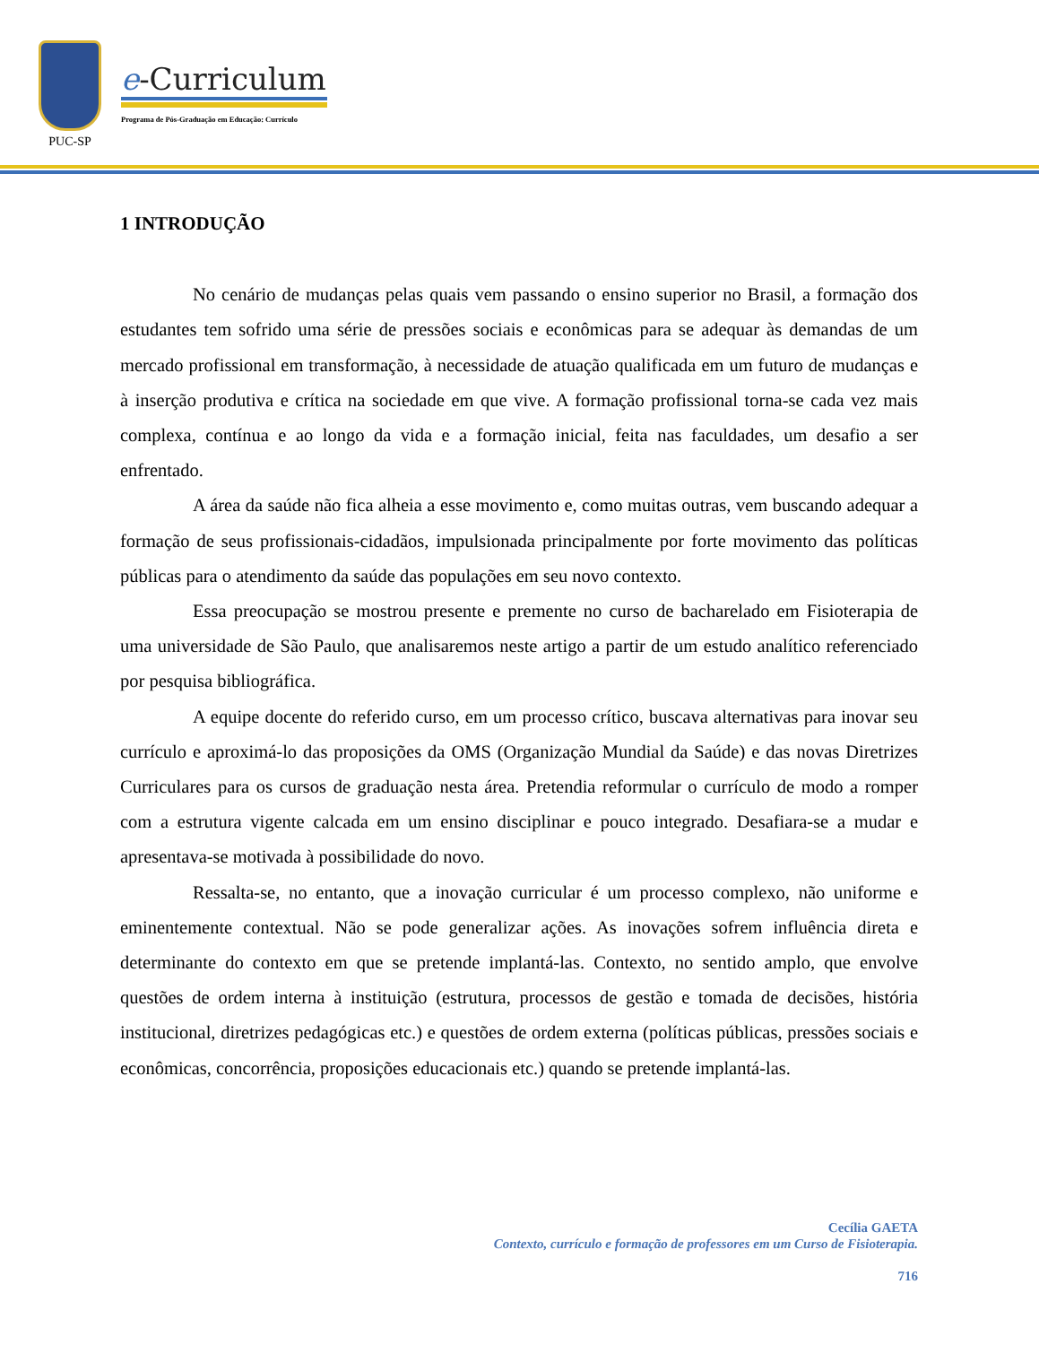PUC-SP
e-Curriculum
Programa de Pós-Graduação em Educação: Currículo
1 INTRODUÇÃO
No cenário de mudanças pelas quais vem passando o ensino superior no Brasil, a formação dos estudantes tem sofrido uma série de pressões sociais e econômicas para se adequar às demandas de um mercado profissional em transformação, à necessidade de atuação qualificada em um futuro de mudanças e à inserção produtiva e crítica na sociedade em que vive. A formação profissional torna-se cada vez mais complexa, contínua e ao longo da vida e a formação inicial, feita nas faculdades, um desafio a ser enfrentado.
A área da saúde não fica alheia a esse movimento e, como muitas outras, vem buscando adequar a formação de seus profissionais-cidadãos, impulsionada principalmente por forte movimento das políticas públicas para o atendimento da saúde das populações em seu novo contexto.
Essa preocupação se mostrou presente e premente no curso de bacharelado em Fisioterapia de uma universidade de São Paulo, que analisaremos neste artigo a partir de um estudo analítico referenciado por pesquisa bibliográfica.
A equipe docente do referido curso, em um processo crítico, buscava alternativas para inovar seu currículo e aproximá-lo das proposições da OMS (Organização Mundial da Saúde) e das novas Diretrizes Curriculares para os cursos de graduação nesta área. Pretendia reformular o currículo de modo a romper com a estrutura vigente calcada em um ensino disciplinar e pouco integrado. Desafiara-se a mudar e apresentava-se motivada à possibilidade do novo.
Ressalta-se, no entanto, que a inovação curricular é um processo complexo, não uniforme e eminentemente contextual. Não se pode generalizar ações. As inovações sofrem influência direta e determinante do contexto em que se pretende implantá-las. Contexto, no sentido amplo, que envolve questões de ordem interna à instituição (estrutura, processos de gestão e tomada de decisões, história institucional, diretrizes pedagógicas etc.) e questões de ordem externa (políticas públicas, pressões sociais e econômicas, concorrência, proposições educacionais etc.) quando se pretende implantá-las.
Cecília GAETA
Contexto, currículo e formação de professores em um Curso de Fisioterapia.
716